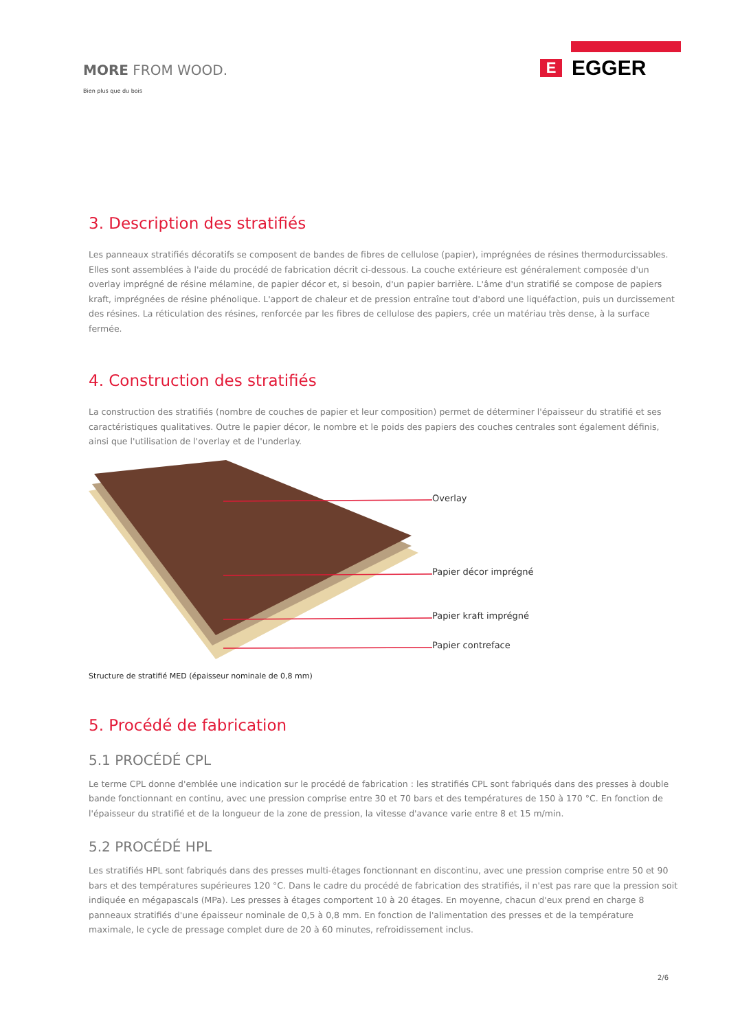MORE FROM WOOD.
Bien plus que du bois
E EGGER
3. Description des stratifiés
Les panneaux stratifiés décoratifs se composent de bandes de fibres de cellulose (papier), imprégnées de résines thermodurcissables. Elles sont assemblées à l'aide du procédé de fabrication décrit ci-dessous. La couche extérieure est généralement composée d'un overlay imprégné de résine mélamine, de papier décor et, si besoin, d'un papier barrière. L'âme d'un stratifié se compose de papiers kraft, imprégnées de résine phénolique. L'apport de chaleur et de pression entraîne tout d'abord une liquéfaction, puis un durcissement des résines. La réticulation des résines, renforcée par les fibres de cellulose des papiers, crée un matériau très dense, à la surface fermée.
4. Construction des stratifiés
La construction des stratifiés (nombre de couches de papier et leur composition) permet de déterminer l'épaisseur du stratifié et ses caractéristiques qualitatives. Outre le papier décor, le nombre et le poids des papiers des couches centrales sont également définis, ainsi que l'utilisation de l'overlay et de l'underlay.
Overlay
Papier décor imprégné
Papier kraft imprégné
Papier contreface
Structure de stratifié MED (épaisseur nominale de 0,8 mm)
5. Procédé de fabrication
5.1 PROCÉDÉ CPL
Le terme CPL donne d'emblée une indication sur le procédé de fabrication : les stratifiés CPL sont fabriqués dans des presses à double bande fonctionnant en continu, avec une pression comprise entre 30 et 70 bars et des températures de 150 à 170 °C. En fonction de l'épaisseur du stratifié et de la longueur de la zone de pression, la vitesse d'avance varie entre 8 et 15 m/min.
5.2 PROCÉDÉ HPL
Les stratifiés HPL sont fabriqués dans des presses multi-étages fonctionnant en discontinu, avec une pression comprise entre 50 et 90 bars et des températures supérieures 120 °C. Dans le cadre du procédé de fabrication des stratifiés, il n'est pas rare que la pression soit indiquée en mégapascals (MPa). Les presses à étages comportent 10 à 20 étages. En moyenne, chacun d'eux prend en charge 8 panneaux stratifiés d'une épaisseur nominale de 0,5 à 0,8 mm. En fonction de l'alimentation des presses et de la température maximale, le cycle de pressage complet dure de 20 à 60 minutes, refroidissement inclus.
2/6